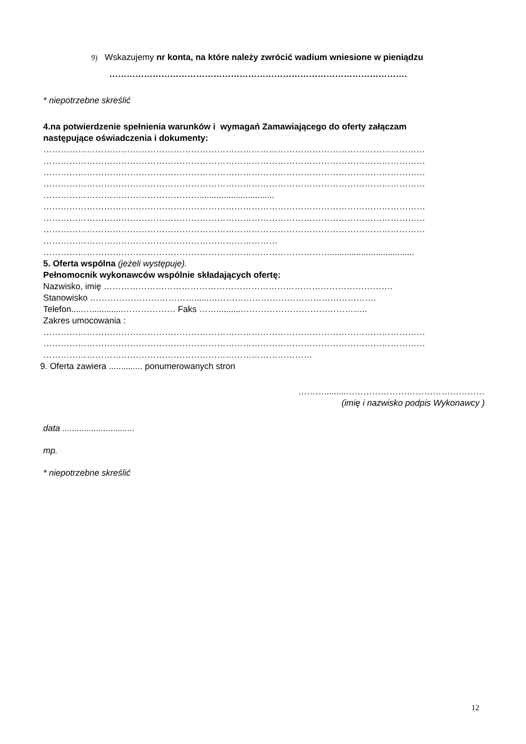9) Wskazujemy nr konta, na które należy zwrócić wadium wniesione w pieniądzu
………………………………………………………………………………………….
* niepotrzebne skreślić
4.na potwierdzenie spełnienia warunków i wymagań Zamawiającego do oferty załączam
następujące oświadczenia i dokumenty:
……………………………………………………………………………………………………………………
……………………………………………………………………………………………………………………
……………………………………………………………………………………………………………………
……………………………………………………………………………………………………………………
………………………………………………...............................
……………………………………………………………………………………………………………………
……………………………………………………………………………………………………………………
……………………………………………………………………………………………………………………
………………………………………………………………………
………………………………………………………………………………………...................................
5. Oferta wspólna (jeżeli występuje).
Pełnomocnik wykonawców wspólnie składających ofertę:
Nazwisko, imię ……………………………………………………………………………………….
Stanowisko ………………………………......………………………………………………….
Telefon.....….............……………… Faks ……..........……………………………………..
Zakres umocowania :
……………………………………………………………………………………………………………………
……………………………………………………………………………………………………………………
…………………………………………………………………………………
9. Oferta zawiera .............. ponumerowanych stron
……….........…………………………………………
(imię i nazwisko podpis Wykonawcy )
data ..............................
mp.
* niepotrzebne skreślić
12